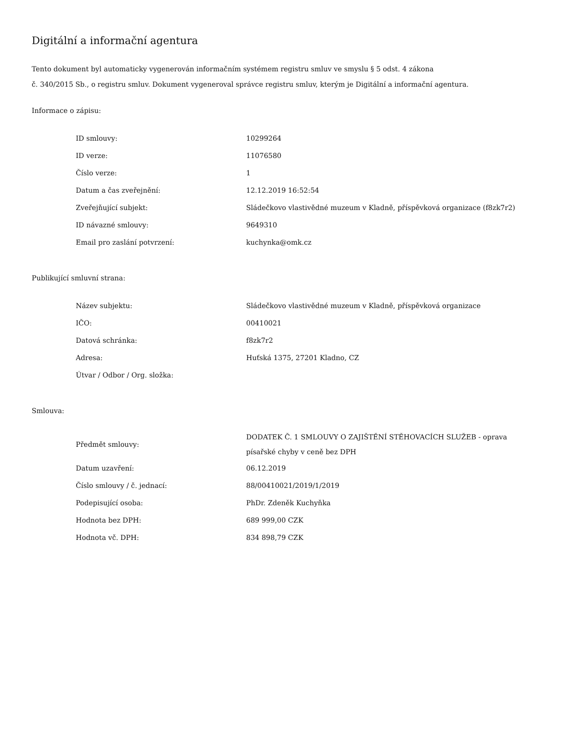Digitální a informační agentura
Tento dokument byl automaticky vygenerován informačním systémem registru smluv ve smyslu § 5 odst. 4 zákona
č. 340/2015 Sb., o registru smluv. Dokument vygeneroval správce registru smluv, kterým je Digitální a informační agentura.
Informace o zápisu:
| ID smlouvy: | 10299264 |
| ID verze: | 11076580 |
| Číslo verze: | 1 |
| Datum a čas zveřejnění: | 12.12.2019 16:52:54 |
| Zveřejňující subjekt: | Sládečkovo vlastivědné muzeum v Kladně, příspěvková organizace (f8zk7r2) |
| ID návazné smlouvy: | 9649310 |
| Email pro zaslání potvrzení: | kuchynka@omk.cz |
Publikující smluvní strana:
| Název subjektu: | Sládečkovo vlastivědné muzeum v Kladně, příspěvková organizace |
| IČO: | 00410021 |
| Datová schránka: | f8zk7r2 |
| Adresa: | Huťská 1375, 27201 Kladno, CZ |
| Útvar / Odbor / Org. složka: | |
Smlouva:
| Předmět smlouvy: | DODATEK Č. 1 SMLOUVY O ZAJIŠTĚNÍ STĚHOVACÍCH SLUŽEB - oprava písařské chyby v ceně bez DPH |
| Datum uzavření: | 06.12.2019 |
| Číslo smlouvy / č. jednací: | 88/00410021/2019/1/2019 |
| Podepisující osoba: | PhDr. Zdeněk Kuchyňka |
| Hodnota bez DPH: | 689 999,00 CZK |
| Hodnota vč. DPH: | 834 898,79 CZK |